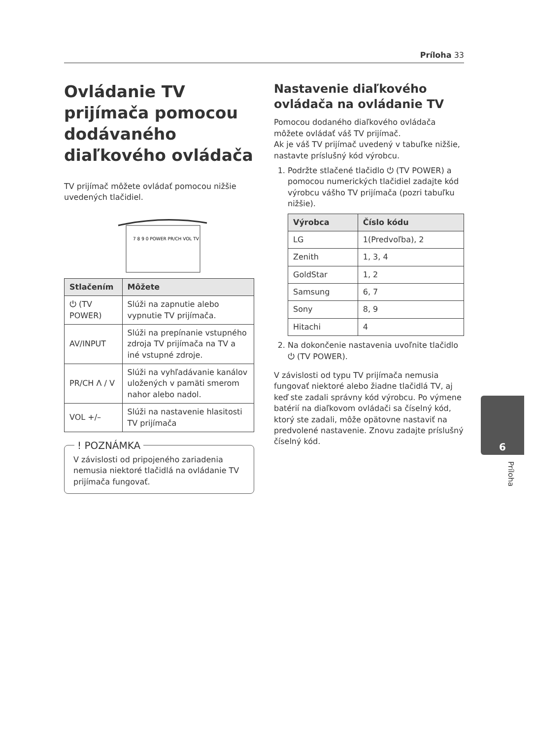Príloha 33
Ovládanie TV prijímača pomocou dodávaného diaľkového ovládača
TV prijímač môžete ovládať pomocou nižšie uvedených tlačidiel.
7 8 9 0 POWER PR/CH VOL TV
| Stlačením | Môžete |
| --- | --- |
| ⏻ (TV POWER) | Slúži na zapnutie alebo vypnutie TV prijímača. |
| AV/INPUT | Slúži na prepínanie vstupného zdroja TV prijímača na TV a iné vstupné zdroje. |
| PR/CH Λ / V | Slúži na vyhľadávanie kanálov uložených v pamäti smerom nahor alebo nadol. |
| VOL +/– | Slúži na nastavenie hlasitosti TV prijímača |
! POZNÁMKA
V závislosti od pripojeného zariadenia nemusia niektoré tlačidlá na ovládanie TV prijímača fungovať.
Nastavenie diaľkového ovládača na ovládanie TV
Pomocou dodaného diaľkového ovládača môžete ovládať váš TV prijímač.
Ak je váš TV prijímač uvedený v tabuľke nižšie, nastavte príslušný kód výrobcu.
1. Podržte stlačené tlačidlo ⏻ (TV POWER) a pomocou numerických tlačidiel zadajte kód výrobcu vášho TV prijímača (pozri tabuľku nižšie).
| Výrobca | Číslo kódu |
| --- | --- |
| LG | 1(Predvoľba), 2 |
| Zenith | 1, 3, 4 |
| GoldStar | 1, 2 |
| Samsung | 6, 7 |
| Sony | 8, 9 |
| Hitachi | 4 |
2. Na dokončenie nastavenia uvoľnite tlačidlo ⏻ (TV POWER).
V závislosti od typu TV prijímača nemusia fungovať niektoré alebo žiadne tlačidlá TV, aj keď ste zadali správny kód výrobcu. Po výmene batérií na diaľkovom ovládači sa číselný kód, ktorý ste zadali, môže opätovne nastaviť na predvolené nastavenie. Znovu zadajte príslušný číselný kód.
6
Príloha